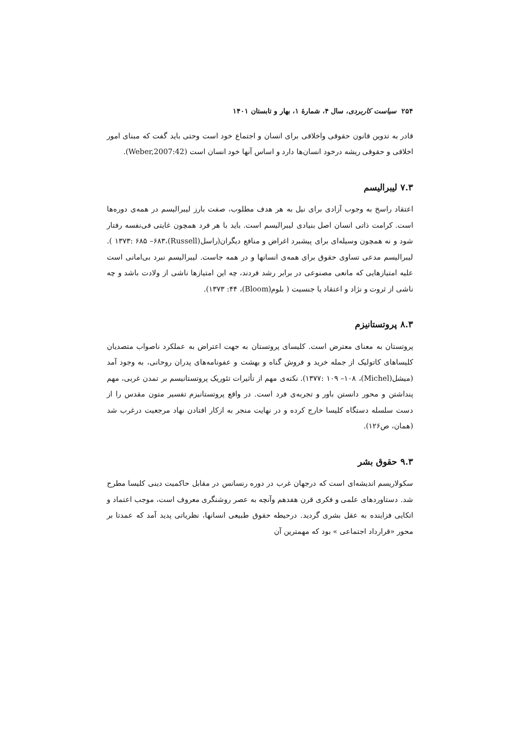۲۵۴ سیاست کاربردی، سال ۴، شمارهٔ ۱، بهار و تابستان ۱۴۰۱
قادر به تدوین قانون حقوقی واخلاقی برای انسان و اجتماع خود است وحتی باید گفت که مبنای امور اخلاقی و حقوقی ریشه درخود انسان‌ها دارد و اساس آنها خود انسان است (Weber,2007:42).
۷.۳ لیبرالیسم
اعتقاد راسخ به وجوب آزادی برای نیل به هر هدف مطلوب، صفت بارز لیبرالیسم در همه‌ی دوره‌ها است. کرامت ذاتی انسان اصل بنیادی لیبرالیسم است. باید با هر فرد همچون غایتی فی‌نفسه رفتار شود و نه همچون وسیله‌ای برای پیشبرد اغراض و منافع دیگران(راسل(Russell)،۱۳۷۳: ۶۸۵ –۶۸۳ ). لیبرالیسم مدعی تساوی حقوق برای همه‌ی انسانها و در همه جاست. لیبرالیسم نبرد بی‌امانی است علیه امتیازهایی که مانعی مصنوعی در برابر رشد فردند، چه این امتیازها ناشی از ولادت باشد و چه ناشی از ثروت و نژاد و اعتقاد یا جنسیت ( بلوم(Bloom)، ۱۳۷۳ :۴۴).
۸.۳ پروتستانیزم
پروتستان به معنای معترض است. کلیسای پروتستان به جهت اعتراض به عملکرد ناصواب متصدیان کلیساهای کاتولیک از جمله خرید و فروش گناه و بهشت و عفونامه‌های پدران روحانی، به وجود آمد (میشل(Michel)، ۱۳۷۷: ۱۰۹ –۱۰۸). نکته‌ی مهم از تأثیرات تئوریک پروتستانیسم بر تمدن غربی، مهم پنداشتن و محور دانستن باور و تجربه‌ی فرد است. در واقع پروتستانیزم تفسیر متون مقدس را از دست سلسله دستگاه کلیسا خارج کرده و در نهایت منجر به ازکار افتادن نهاد مرجعیت درغرب شد (همان، ص۱۲۶).
۹.۳ حقوق بشر
سکولاریسم اندیشه‌ای است که درجهان غرب در دوره رنسانس در مقابل حاکمیت دینی کلیسا مطرح شد. دستاوردهای علمی و فکری قرن هفدهم وآنچه به عصر روشنگری معروف است، موجب اعتماد و اتکایی فزاینده به عقل بشری گردید. درحیطه حقوق طبیعی انسانها، نظریاتی پدید آمد که عمدتا بر محور «قرارداد اجتماعی » بود که مهمترین آن